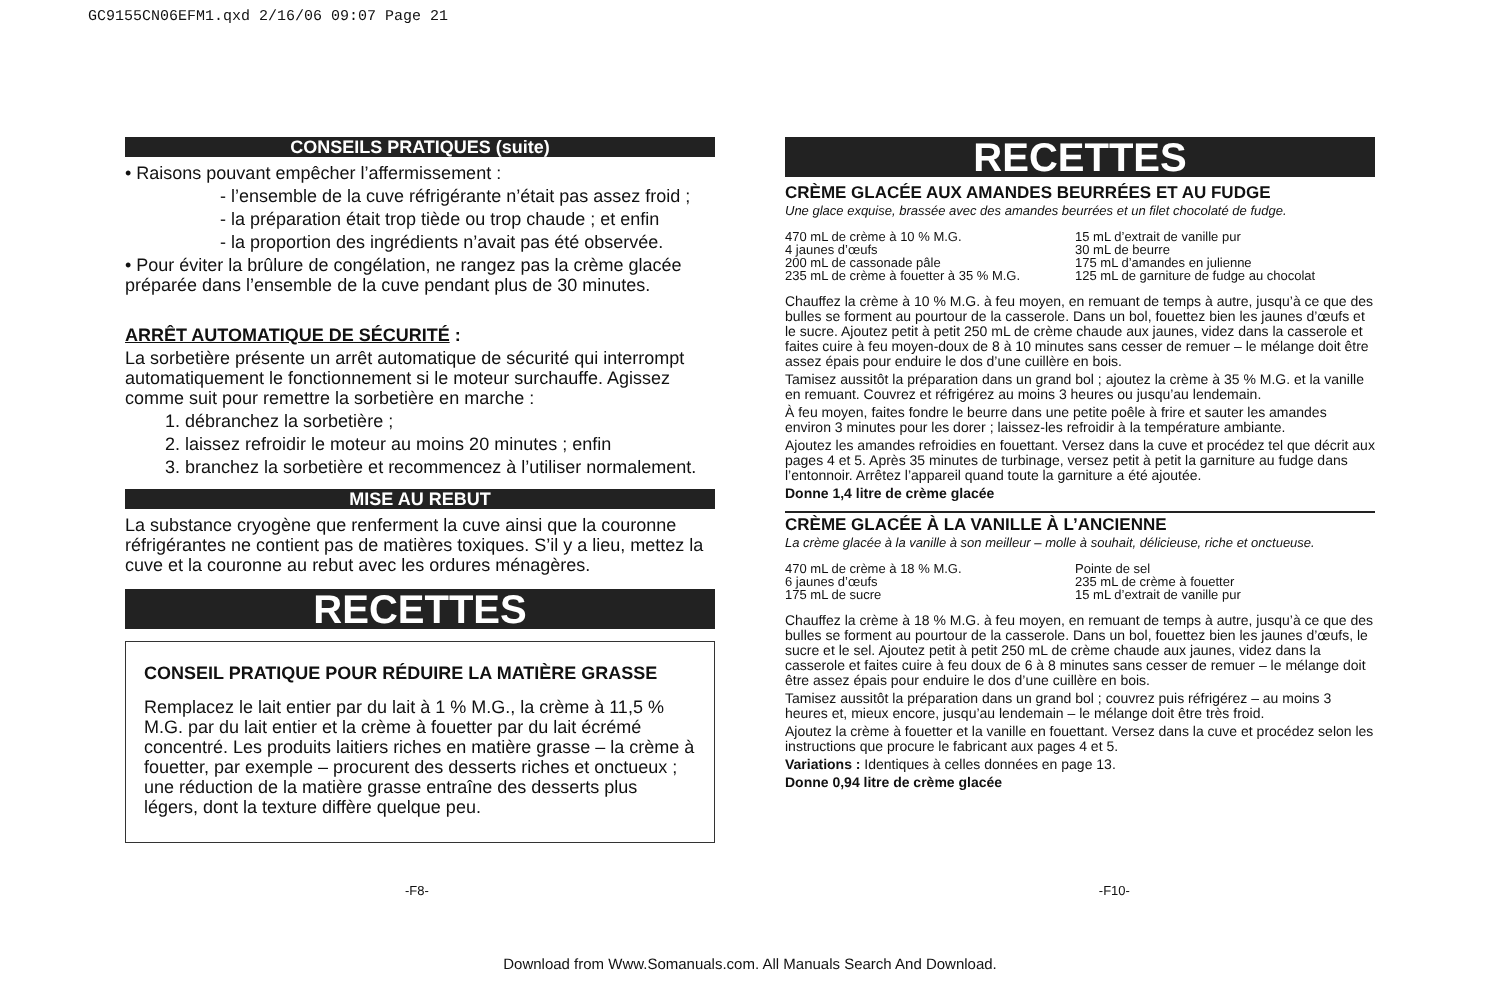GC9155CN06EFM1.qxd 2/16/06 09:07 Page 21
CONSEILS PRATIQUES (suite)
• Raisons pouvant empêcher l’affermissement :
- l’ensemble de la cuve réfrigérante n’était pas assez froid ;
- la préparation était trop tiède ou trop chaude ; et enfin
- la proportion des ingrédients n’avait pas été observée.
• Pour éviter la brûlure de congélation, ne rangez pas la crème glacée préparée dans l’ensemble de la cuve pendant plus de 30 minutes.
ARRÊT AUTOMATIQUE DE SÉCURITÉ :
La sorbetière présente un arrêt automatique de sécurité qui interrompt automatiquement le fonctionnement si le moteur surchauffe. Agissez comme suit pour remettre la sorbetière en marche :
1. débranchez la sorbetière ;
2. laissez refroidir le moteur au moins 20 minutes ; enfin
3. branchez la sorbetière et recommencez à l’utiliser normalement.
MISE AU REBUT
La substance cryogène que renferment la cuve ainsi que la couronne réfrigérantes ne contient pas de matières toxiques. S’il y a lieu, mettez la cuve et la couronne au rebut avec les ordures ménagères.
RECETTES
CONSEIL PRATIQUE POUR RÉDUIRE LA MATIÈRE GRASSE
Remplacez le lait entier par du lait à 1 % M.G., la crème à 11,5 % M.G. par du lait entier et la crème à fouetter par du lait écrémé concentré. Les produits laitiers riches en matière grasse – la crème à fouetter, par exemple – procurent des desserts riches et onctueux ; une réduction de la matière grasse entraîne des desserts plus légers, dont la texture diffère quelque peu.
RECETTES
CRÈME GLACÉE AUX AMANDES BEURRÉES ET AU FUDGE
Une glace exquise, brassée avec des amandes beurrées et un filet chocolaté de fudge.
470 mL de crème à 10 % M.G.
4 jaunes d’œufs
200 mL de cassonade pâle
235 mL de crème à fouetter à 35 % M.G.
15 mL d’extrait de vanille pur
30 mL de beurre
175 mL d’amandes en julienne
125 mL de garniture de fudge au chocolat
Chauffez la crème à 10 % M.G. à feu moyen, en remuant de temps à autre, jusqu’à ce que des bulles se forment au pourtour de la casserole. Dans un bol, fouettez bien les jaunes d’œufs et le sucre. Ajoutez petit à petit 250 mL de crème chaude aux jaunes, videz dans la casserole et faites cuire à feu moyen-doux de 8 à 10 minutes sans cesser de remuer – le mélange doit être assez épais pour enduire le dos d’une cuillère en bois.
Tamisez aussitôt la préparation dans un grand bol ; ajoutez la crème à 35 % M.G. et la vanille en remuant. Couvrez et réfrigérez au moins 3 heures ou jusqu’au lendemain.
À feu moyen, faites fondre le beurre dans une petite poêle à frire et sauter les amandes environ 3 minutes pour les dorer ; laissez-les refroidir à la température ambiante.
Ajoutez les amandes refroidies en fouettant. Versez dans la cuve et procédez tel que décrit aux pages 4 et 5. Après 35 minutes de turbinage, versez petit à petit la garniture au fudge dans l’entonnoir. Arrêtez l’appareil quand toute la garniture a été ajoutée.
Donne 1,4 litre de crème glacée
CRÈME GLACÉE À LA VANILLE À L’ANCIENNE
La crème glacée à la vanille à son meilleur – molle à souhait, délicieuse, riche et onctueuse.
470 mL de crème à 18 % M.G.
6 jaunes d’œufs
175 mL de sucre
Pointe de sel
235 mL de crème à fouetter
15 mL d’extrait de vanille pur
Chauffez la crème à 18 % M.G. à feu moyen, en remuant de temps à autre, jusqu’à ce que des bulles se forment au pourtour de la casserole. Dans un bol, fouettez bien les jaunes d’œufs, le sucre et le sel. Ajoutez petit à petit 250 mL de crème chaude aux jaunes, videz dans la casserole et faites cuire à feu doux de 6 à 8 minutes sans cesser de remuer – le mélange doit être assez épais pour enduire le dos d’une cuillère en bois.
Tamisez aussitôt la préparation dans un grand bol ; couvrez puis réfrigérez – au moins 3 heures et, mieux encore, jusqu’au lendemain – le mélange doit être très froid.
Ajoutez la crème à fouetter et la vanille en fouettant. Versez dans la cuve et procédez selon les instructions que procure le fabricant aux pages 4 et 5.
Variations : Identiques à celles données en page 13.
Donne 0,94 litre de crème glacée
-F8- -F10-
Download from Www.Somanuals.com. All Manuals Search And Download.